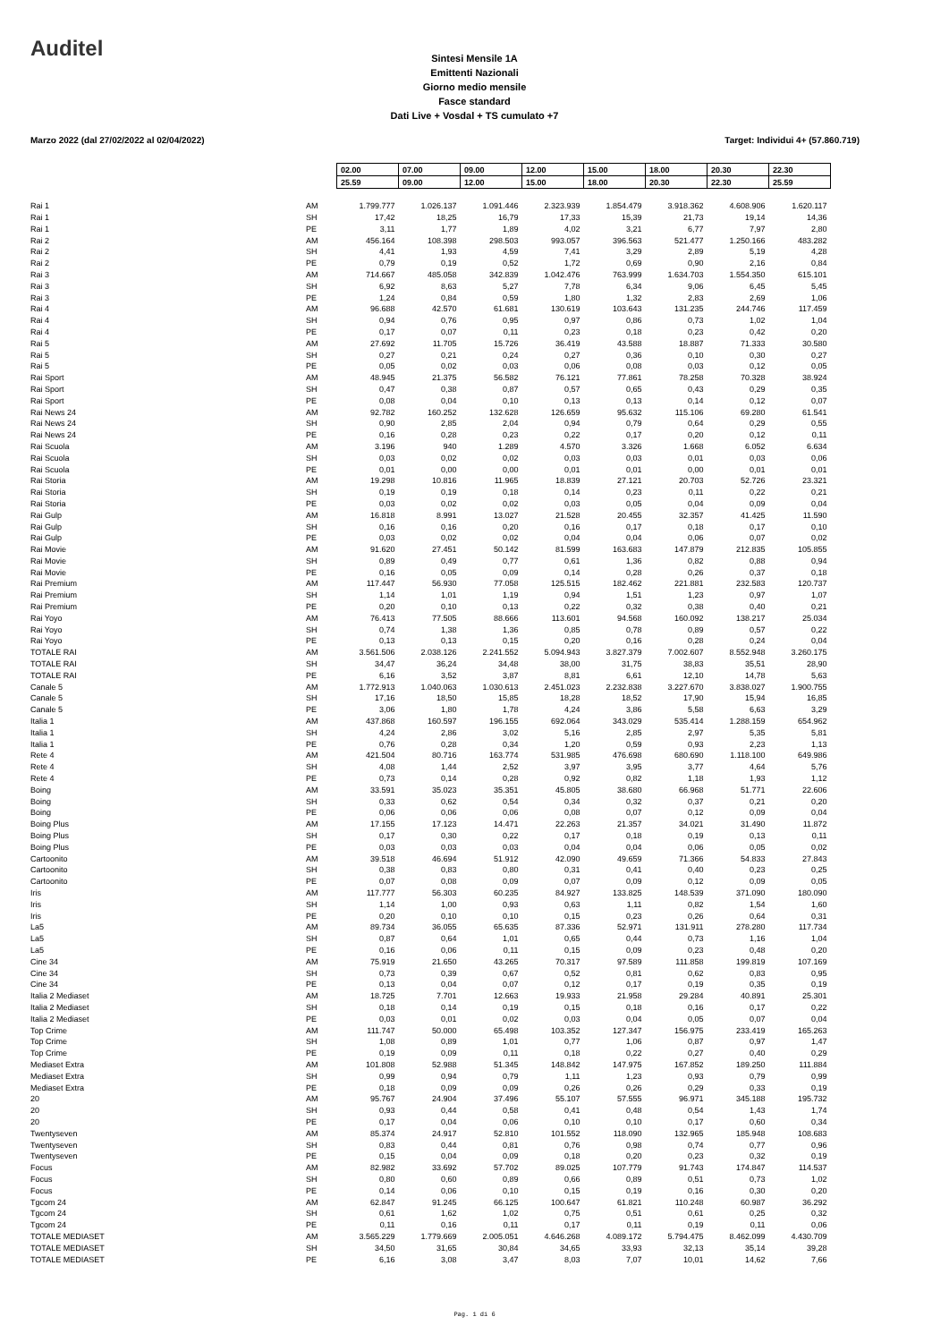Auditel
Sintesi Mensile 1A
Emittenti Nazionali
Giorno medio mensile
Fasce standard
Dati Live + Vosdal + TS cumulato +7
Marzo 2022 (dal 27/02/2022 al 02/04/2022) Target: Individui 4+ (57.860.719)
| | | 02.00 | 07.00 | 09.00 | 12.00 | 15.00 | 18.00 | 20.30 | 22.30 |
| | | 25.59 | 09.00 | 12.00 | 15.00 | 18.00 | 20.30 | 22.30 | 25.59 |
| Rai 1 | AM | 1.799.777 | 1.026.137 | 1.091.446 | 2.323.939 | 1.854.479 | 3.918.362 | 4.608.906 | 1.620.117 |
| Rai 1 | SH | 17,42 | 18,25 | 16,79 | 17,33 | 15,39 | 21,73 | 19,14 | 14,36 |
| Rai 1 | PE | 3,11 | 1,77 | 1,89 | 4,02 | 3,21 | 6,77 | 7,97 | 2,80 |
| Rai 2 | AM | 456.164 | 108.398 | 298.503 | 993.057 | 396.563 | 521.477 | 1.250.166 | 483.282 |
| Rai 2 | SH | 4,41 | 1,93 | 4,59 | 7,41 | 3,29 | 2,89 | 5,19 | 4,28 |
| Rai 2 | PE | 0,79 | 0,19 | 0,52 | 1,72 | 0,69 | 0,90 | 2,16 | 0,84 |
| Rai 3 | AM | 714.667 | 485.058 | 342.839 | 1.042.476 | 763.999 | 1.634.703 | 1.554.350 | 615.101 |
| Rai 3 | SH | 6,92 | 8,63 | 5,27 | 7,78 | 6,34 | 9,06 | 6,45 | 5,45 |
| Rai 3 | PE | 1,24 | 0,84 | 0,59 | 1,80 | 1,32 | 2,83 | 2,69 | 1,06 |
| Rai 4 | AM | 96.688 | 42.570 | 61.681 | 130.619 | 103.643 | 131.235 | 244.746 | 117.459 |
| Rai 4 | SH | 0,94 | 0,76 | 0,95 | 0,97 | 0,86 | 0,73 | 1,02 | 1,04 |
| Rai 4 | PE | 0,17 | 0,07 | 0,11 | 0,23 | 0,18 | 0,23 | 0,42 | 0,20 |
| Rai 5 | AM | 27.692 | 11.705 | 15.726 | 36.419 | 43.588 | 18.887 | 71.333 | 30.580 |
| Rai 5 | SH | 0,27 | 0,21 | 0,24 | 0,27 | 0,36 | 0,10 | 0,30 | 0,27 |
| Rai 5 | PE | 0,05 | 0,02 | 0,03 | 0,06 | 0,08 | 0,03 | 0,12 | 0,05 |
| Rai Sport | AM | 48.945 | 21.375 | 56.582 | 76.121 | 77.861 | 78.258 | 70.328 | 38.924 |
| Rai Sport | SH | 0,47 | 0,38 | 0,87 | 0,57 | 0,65 | 0,43 | 0,29 | 0,35 |
| Rai Sport | PE | 0,08 | 0,04 | 0,10 | 0,13 | 0,13 | 0,14 | 0,12 | 0,07 |
| Rai News 24 | AM | 92.782 | 160.252 | 132.628 | 126.659 | 95.632 | 115.106 | 69.280 | 61.541 |
| Rai News 24 | SH | 0,90 | 2,85 | 2,04 | 0,94 | 0,79 | 0,64 | 0,29 | 0,55 |
| Rai News 24 | PE | 0,16 | 0,28 | 0,23 | 0,22 | 0,17 | 0,20 | 0,12 | 0,11 |
| Rai Scuola | AM | 3.196 | 940 | 1.289 | 4.570 | 3.326 | 1.668 | 6.052 | 6.634 |
| Rai Scuola | SH | 0,03 | 0,02 | 0,02 | 0,03 | 0,03 | 0,01 | 0,03 | 0,06 |
| Rai Scuola | PE | 0,01 | 0,00 | 0,00 | 0,01 | 0,01 | 0,00 | 0,01 | 0,01 |
| Rai Storia | AM | 19.298 | 10.816 | 11.965 | 18.839 | 27.121 | 20.703 | 52.726 | 23.321 |
| Rai Storia | SH | 0,19 | 0,19 | 0,18 | 0,14 | 0,23 | 0,11 | 0,22 | 0,21 |
| Rai Storia | PE | 0,03 | 0,02 | 0,02 | 0,03 | 0,05 | 0,04 | 0,09 | 0,04 |
| Rai Gulp | AM | 16.818 | 8.991 | 13.027 | 21.528 | 20.455 | 32.357 | 41.425 | 11.590 |
| Rai Gulp | SH | 0,16 | 0,16 | 0,20 | 0,16 | 0,17 | 0,18 | 0,17 | 0,10 |
| Rai Gulp | PE | 0,03 | 0,02 | 0,02 | 0,04 | 0,04 | 0,06 | 0,07 | 0,02 |
| Rai Movie | AM | 91.620 | 27.451 | 50.142 | 81.599 | 163.683 | 147.879 | 212.835 | 105.855 |
| Rai Movie | SH | 0,89 | 0,49 | 0,77 | 0,61 | 1,36 | 0,82 | 0,88 | 0,94 |
| Rai Movie | PE | 0,16 | 0,05 | 0,09 | 0,14 | 0,28 | 0,26 | 0,37 | 0,18 |
| Rai Premium | AM | 117.447 | 56.930 | 77.058 | 125.515 | 182.462 | 221.881 | 232.583 | 120.737 |
| Rai Premium | SH | 1,14 | 1,01 | 1,19 | 0,94 | 1,51 | 1,23 | 0,97 | 1,07 |
| Rai Premium | PE | 0,20 | 0,10 | 0,13 | 0,22 | 0,32 | 0,38 | 0,40 | 0,21 |
| Rai Yoyo | AM | 76.413 | 77.505 | 88.666 | 113.601 | 94.568 | 160.092 | 138.217 | 25.034 |
| Rai Yoyo | SH | 0,74 | 1,38 | 1,36 | 0,85 | 0,78 | 0,89 | 0,57 | 0,22 |
| Rai Yoyo | PE | 0,13 | 0,13 | 0,15 | 0,20 | 0,16 | 0,28 | 0,24 | 0,04 |
| TOTALE RAI | AM | 3.561.506 | 2.038.126 | 2.241.552 | 5.094.943 | 3.827.379 | 7.002.607 | 8.552.948 | 3.260.175 |
| TOTALE RAI | SH | 34,47 | 36,24 | 34,48 | 38,00 | 31,75 | 38,83 | 35,51 | 28,90 |
| TOTALE RAI | PE | 6,16 | 3,52 | 3,87 | 8,81 | 6,61 | 12,10 | 14,78 | 5,63 |
| Canale 5 | AM | 1.772.913 | 1.040.063 | 1.030.613 | 2.451.023 | 2.232.838 | 3.227.670 | 3.838.027 | 1.900.755 |
| Canale 5 | SH | 17,16 | 18,50 | 15,85 | 18,28 | 18,52 | 17,90 | 15,94 | 16,85 |
| Canale 5 | PE | 3,06 | 1,80 | 1,78 | 4,24 | 3,86 | 5,58 | 6,63 | 3,29 |
| Italia 1 | AM | 437.868 | 160.597 | 196.155 | 692.064 | 343.029 | 535.414 | 1.288.159 | 654.962 |
| Italia 1 | SH | 4,24 | 2,86 | 3,02 | 5,16 | 2,85 | 2,97 | 5,35 | 5,81 |
| Italia 1 | PE | 0,76 | 0,28 | 0,34 | 1,20 | 0,59 | 0,93 | 2,23 | 1,13 |
| Rete 4 | AM | 421.504 | 80.716 | 163.774 | 531.985 | 476.698 | 680.690 | 1.118.100 | 649.986 |
| Rete 4 | SH | 4,08 | 1,44 | 2,52 | 3,97 | 3,95 | 3,77 | 4,64 | 5,76 |
| Rete 4 | PE | 0,73 | 0,14 | 0,28 | 0,92 | 0,82 | 1,18 | 1,93 | 1,12 |
| Boing | AM | 33.591 | 35.023 | 35.351 | 45.805 | 38.680 | 66.968 | 51.771 | 22.606 |
| Boing | SH | 0,33 | 0,62 | 0,54 | 0,34 | 0,32 | 0,37 | 0,21 | 0,20 |
| Boing | PE | 0,06 | 0,06 | 0,06 | 0,08 | 0,07 | 0,12 | 0,09 | 0,04 |
| Boing Plus | AM | 17.155 | 17.123 | 14.471 | 22.263 | 21.357 | 34.021 | 31.490 | 11.872 |
| Boing Plus | SH | 0,17 | 0,30 | 0,22 | 0,17 | 0,18 | 0,19 | 0,13 | 0,11 |
| Boing Plus | PE | 0,03 | 0,03 | 0,03 | 0,04 | 0,04 | 0,06 | 0,05 | 0,02 |
| Cartoonito | AM | 39.518 | 46.694 | 51.912 | 42.090 | 49.659 | 71.366 | 54.833 | 27.843 |
| Cartoonito | SH | 0,38 | 0,83 | 0,80 | 0,31 | 0,41 | 0,40 | 0,23 | 0,25 |
| Cartoonito | PE | 0,07 | 0,08 | 0,09 | 0,07 | 0,09 | 0,12 | 0,09 | 0,05 |
| Iris | AM | 117.777 | 56.303 | 60.235 | 84.927 | 133.825 | 148.539 | 371.090 | 180.090 |
| Iris | SH | 1,14 | 1,00 | 0,93 | 0,63 | 1,11 | 0,82 | 1,54 | 1,60 |
| Iris | PE | 0,20 | 0,10 | 0,10 | 0,15 | 0,23 | 0,26 | 0,64 | 0,31 |
| La5 | AM | 89.734 | 36.055 | 65.635 | 87.336 | 52.971 | 131.911 | 278.280 | 117.734 |
| La5 | SH | 0,87 | 0,64 | 1,01 | 0,65 | 0,44 | 0,73 | 1,16 | 1,04 |
| La5 | PE | 0,16 | 0,06 | 0,11 | 0,15 | 0,09 | 0,23 | 0,48 | 0,20 |
| Cine 34 | AM | 75.919 | 21.650 | 43.265 | 70.317 | 97.589 | 111.858 | 199.819 | 107.169 |
| Cine 34 | SH | 0,73 | 0,39 | 0,67 | 0,52 | 0,81 | 0,62 | 0,83 | 0,95 |
| Cine 34 | PE | 0,13 | 0,04 | 0,07 | 0,12 | 0,17 | 0,19 | 0,35 | 0,19 |
| Italia 2 Mediaset | AM | 18.725 | 7.701 | 12.663 | 19.933 | 21.958 | 29.284 | 40.891 | 25.301 |
| Italia 2 Mediaset | SH | 0,18 | 0,14 | 0,19 | 0,15 | 0,18 | 0,16 | 0,17 | 0,22 |
| Italia 2 Mediaset | PE | 0,03 | 0,01 | 0,02 | 0,03 | 0,04 | 0,05 | 0,07 | 0,04 |
| Top Crime | AM | 111.747 | 50.000 | 65.498 | 103.352 | 127.347 | 156.975 | 233.419 | 165.263 |
| Top Crime | SH | 1,08 | 0,89 | 1,01 | 0,77 | 1,06 | 0,87 | 0,97 | 1,47 |
| Top Crime | PE | 0,19 | 0,09 | 0,11 | 0,18 | 0,22 | 0,27 | 0,40 | 0,29 |
| Mediaset Extra | AM | 101.808 | 52.988 | 51.345 | 148.842 | 147.975 | 167.852 | 189.250 | 111.884 |
| Mediaset Extra | SH | 0,99 | 0,94 | 0,79 | 1,11 | 1,23 | 0,93 | 0,79 | 0,99 |
| Mediaset Extra | PE | 0,18 | 0,09 | 0,09 | 0,26 | 0,26 | 0,29 | 0,33 | 0,19 |
| 20 | AM | 95.767 | 24.904 | 37.496 | 55.107 | 57.555 | 96.971 | 345.188 | 195.732 |
| 20 | SH | 0,93 | 0,44 | 0,58 | 0,41 | 0,48 | 0,54 | 1,43 | 1,74 |
| 20 | PE | 0,17 | 0,04 | 0,06 | 0,10 | 0,10 | 0,17 | 0,60 | 0,34 |
| Twentyseven | AM | 85.374 | 24.917 | 52.810 | 101.552 | 118.090 | 132.965 | 185.948 | 108.683 |
| Twentyseven | SH | 0,83 | 0,44 | 0,81 | 0,76 | 0,98 | 0,74 | 0,77 | 0,96 |
| Twentyseven | PE | 0,15 | 0,04 | 0,09 | 0,18 | 0,20 | 0,23 | 0,32 | 0,19 |
| Focus | AM | 82.982 | 33.692 | 57.702 | 89.025 | 107.779 | 91.743 | 174.847 | 114.537 |
| Focus | SH | 0,80 | 0,60 | 0,89 | 0,66 | 0,89 | 0,51 | 0,73 | 1,02 |
| Focus | PE | 0,14 | 0,06 | 0,10 | 0,15 | 0,19 | 0,16 | 0,30 | 0,20 |
| Tgcom 24 | AM | 62.847 | 91.245 | 66.125 | 100.647 | 61.821 | 110.248 | 60.987 | 36.292 |
| Tgcom 24 | SH | 0,61 | 1,62 | 1,02 | 0,75 | 0,51 | 0,61 | 0,25 | 0,32 |
| Tgcom 24 | PE | 0,11 | 0,16 | 0,11 | 0,17 | 0,11 | 0,19 | 0,11 | 0,06 |
| TOTALE MEDIASET | AM | 3.565.229 | 1.779.669 | 2.005.051 | 4.646.268 | 4.089.172 | 5.794.475 | 8.462.099 | 4.430.709 |
| TOTALE MEDIASET | SH | 34,50 | 31,65 | 30,84 | 34,65 | 33,93 | 32,13 | 35,14 | 39,28 |
| TOTALE MEDIASET | PE | 6,16 | 3,08 | 3,47 | 8,03 | 7,07 | 10,01 | 14,62 | 7,66 |
Pag. 1 di 6